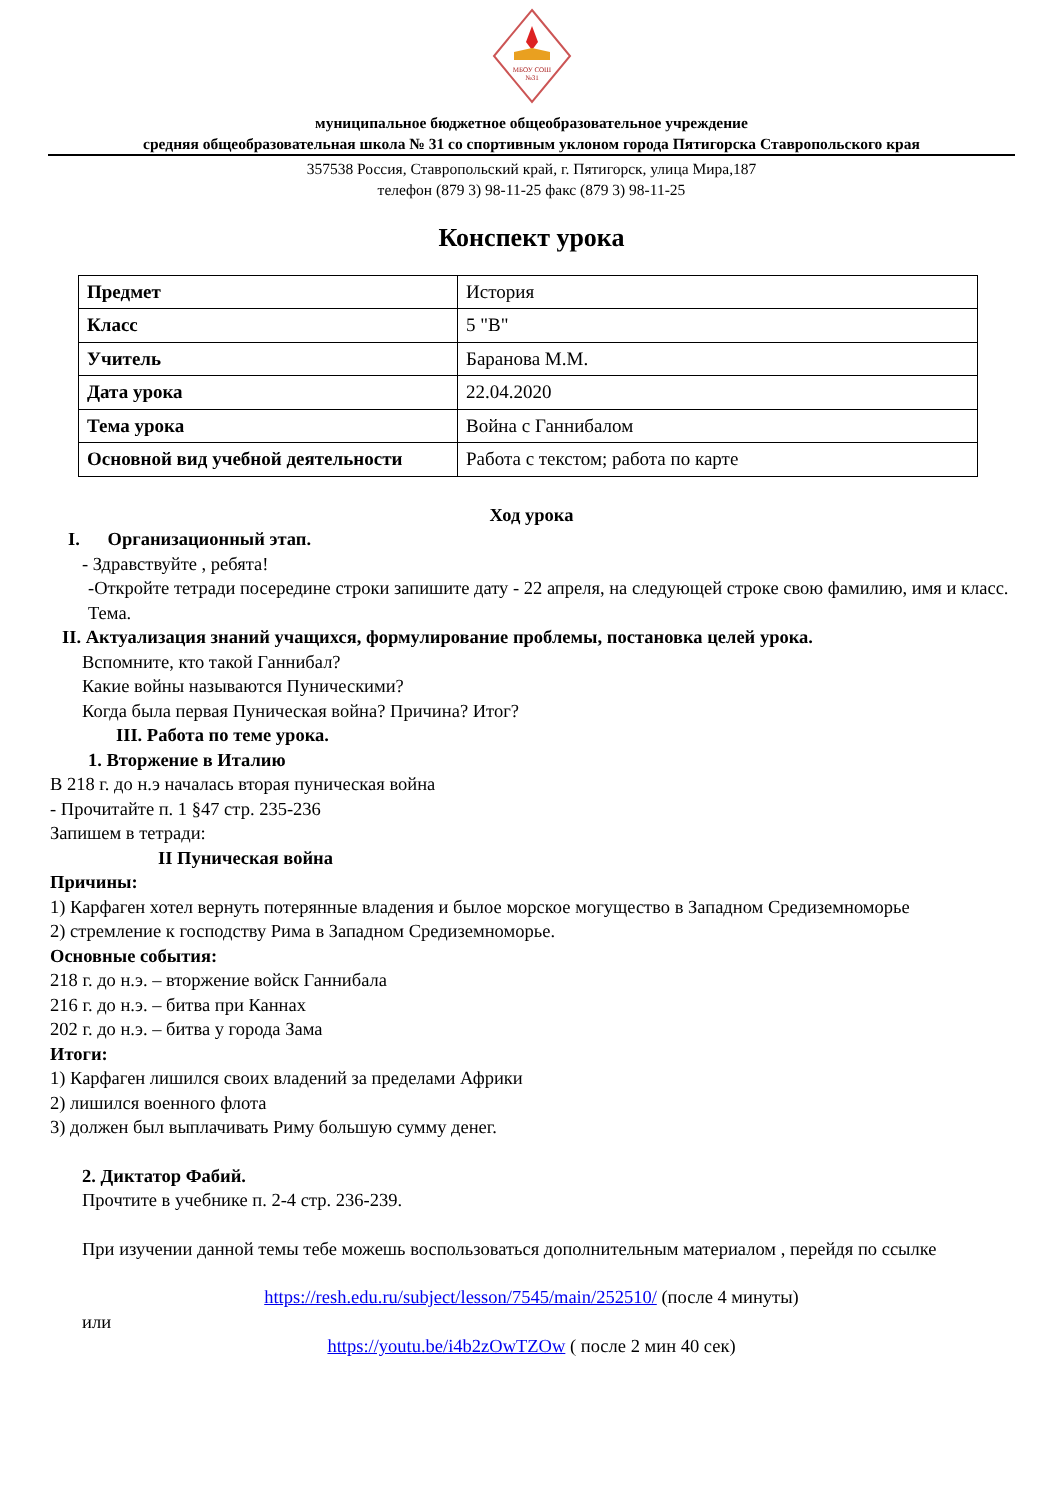МБОУ СОШ
№31
муниципальное бюджетное общеобразовательное учреждение
средняя общеобразовательная школа № 31 со спортивным уклоном города Пятигорска Ставропольского края
357538 Россия, Ставропольский край, г. Пятигорск, улица Мира,187
телефон (879 3) 98-11-25 факс (879 3) 98-11-25
Конспект урока
| Предмет | История |
| Класс | 5 "В" |
| Учитель | Баранова М.М. |
| Дата урока | 22.04.2020 |
| Тема урока | Война с Ганнибалом |
| Основной вид учебной деятельности | Работа с текстом; работа по карте |
Ход урока
I. Организационный этап.
- Здравствуйте , ребята!
-Откройте тетради посередине строки запишите дату - 22 апреля, на следующей строке свою фамилию, имя и класс. Тема.
II. Актуализация знаний учащихся, формулирование проблемы, постановка целей урока.
Вспомните, кто такой Ганнибал?
Какие войны называются Пуническими?
Когда была первая Пуническая война? Причина? Итог?
III. Работа по теме урока.
1. Вторжение в Италию
В 218 г. до н.э началась вторая пуническая война
- Прочитайте п. 1 §47 стр. 235-236
Запишем в тетради:
II Пуническая война
Причины:
1) Карфаген хотел вернуть потерянные владения и былое морское могущество в Западном Средиземноморье
2) стремление к господству Рима в Западном Средиземноморье.
Основные события:
218 г. до н.э. – вторжение войск Ганнибала
216 г. до н.э. – битва при Каннах
202 г. до н.э. – битва у города Зама
Итоги:
1) Карфаген лишился своих владений за пределами Африки
2) лишился военного флота
3) должен был выплачивать Риму большую сумму денег.
2. Диктатор Фабий.
Прочтите в учебнике п. 2-4 стр. 236-239.
При изучении данной темы тебе можешь воспользоваться дополнительным материалом , перейдя по ссылке
https://resh.edu.ru/subject/lesson/7545/main/252510/ (после 4 минуты)
или
https://youtu.be/i4b2zOwTZOw ( после 2 мин 40 сек)